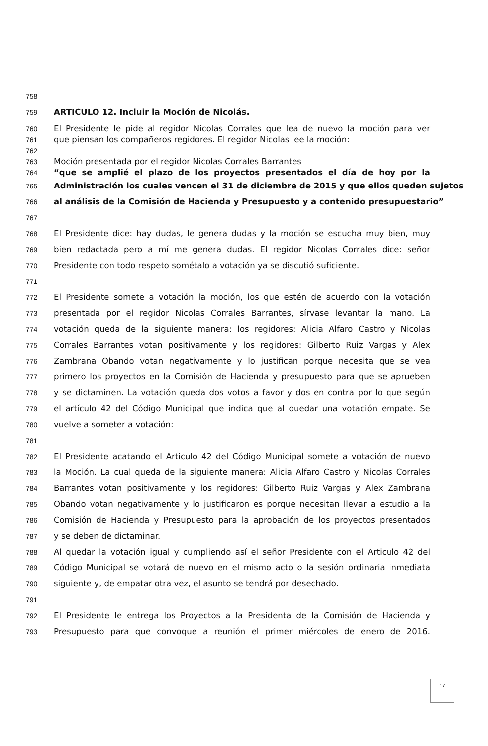758
759 ARTICULO 12. Incluir la Moción de Nicolás.
760 El Presidente le pide al regidor Nicolas Corrales que lea de nuevo la moción para ver
761 que piensan los compañeros regidores. El regidor Nicolas lee la moción:
762
763 Moción presentada por el regidor Nicolas Corrales Barrantes
764 “que se amplié el plazo de los proyectos presentados el día de hoy por la
765 Administración los cuales vencen el 31 de diciembre de 2015 y que ellos queden sujetos
766 al análisis de la Comisión de Hacienda y Presupuesto y a contenido presupuestario”
767
768 El Presidente dice: hay dudas, le genera dudas y la moción se escucha muy bien, muy
769 bien redactada pero a mí me genera dudas. El regidor Nicolas Corrales dice: señor
770 Presidente con todo respeto sométalo a votación ya se discutió suficiente.
771
772 El Presidente somete a votación la moción, los que estén de acuerdo con la votación
773 presentada por el regidor Nicolas Corrales Barrantes, sírvase levantar la mano. La
774 votación queda de la siguiente manera: los regidores: Alicia Alfaro Castro y Nicolas
775 Corrales Barrantes votan positivamente y los regidores: Gilberto Ruiz Vargas y Alex
776 Zambrana Obando votan negativamente y lo justifican porque necesita que se vea
777 primero los proyectos en la Comisión de Hacienda y presupuesto para que se aprueben
778 y se dictaminen. La votación queda dos votos a favor y dos en contra por lo que según
779 el artículo 42 del Código Municipal que indica que al quedar una votación empate. Se
780 vuelve a someter a votación:
781
782 El Presidente acatando el Articulo 42 del Código Municipal somete a votación de nuevo
783 la Moción. La cual queda de la siguiente manera: Alicia Alfaro Castro y Nicolas Corrales
784 Barrantes votan positivamente y los regidores: Gilberto Ruiz Vargas y Alex Zambrana
785 Obando votan negativamente y lo justificaron es porque necesitan llevar a estudio a la
786 Comisión de Hacienda y Presupuesto para la aprobación de los proyectos presentados
787 y se deben de dictaminar.
788 Al quedar la votación igual y cumpliendo así el señor Presidente con el Articulo 42 del
789 Código Municipal se votará de nuevo en el mismo acto o la sesión ordinaria inmediata
790 siguiente y, de empatar otra vez, el asunto se tendrá por desechado.
791
792 El Presidente le entrega los Proyectos a la Presidenta de la Comisión de Hacienda y
793 Presupuesto para que convoque a reunión el primer miércoles de enero de 2016.
17